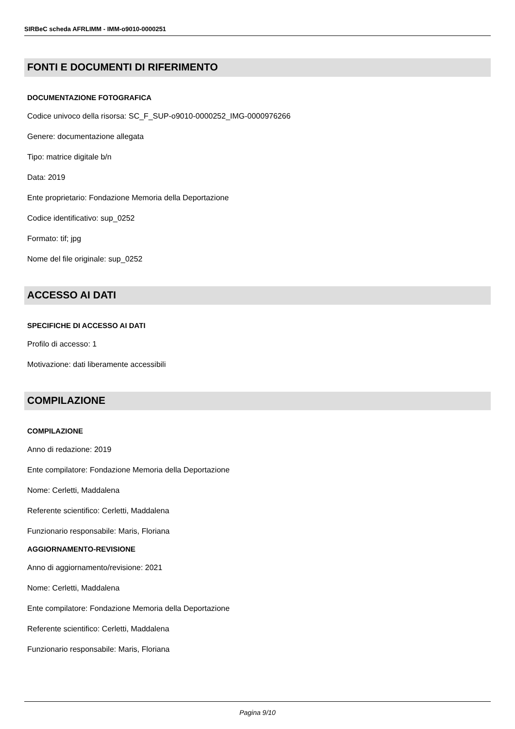SIRBeC scheda AFRLIMM - IMM-o9010-0000251
FONTI E DOCUMENTI DI RIFERIMENTO
DOCUMENTAZIONE FOTOGRAFICA
Codice univoco della risorsa: SC_F_SUP-o9010-0000252_IMG-0000976266
Genere: documentazione allegata
Tipo: matrice digitale b/n
Data: 2019
Ente proprietario: Fondazione Memoria della Deportazione
Codice identificativo: sup_0252
Formato: tif; jpg
Nome del file originale: sup_0252
ACCESSO AI DATI
SPECIFICHE DI ACCESSO AI DATI
Profilo di accesso: 1
Motivazione: dati liberamente accessibili
COMPILAZIONE
COMPILAZIONE
Anno di redazione: 2019
Ente compilatore: Fondazione Memoria della Deportazione
Nome: Cerletti, Maddalena
Referente scientifico: Cerletti, Maddalena
Funzionario responsabile: Maris, Floriana
AGGIORNAMENTO-REVISIONE
Anno di aggiornamento/revisione: 2021
Nome: Cerletti, Maddalena
Ente compilatore: Fondazione Memoria della Deportazione
Referente scientifico: Cerletti, Maddalena
Funzionario responsabile: Maris, Floriana
Pagina 9/10